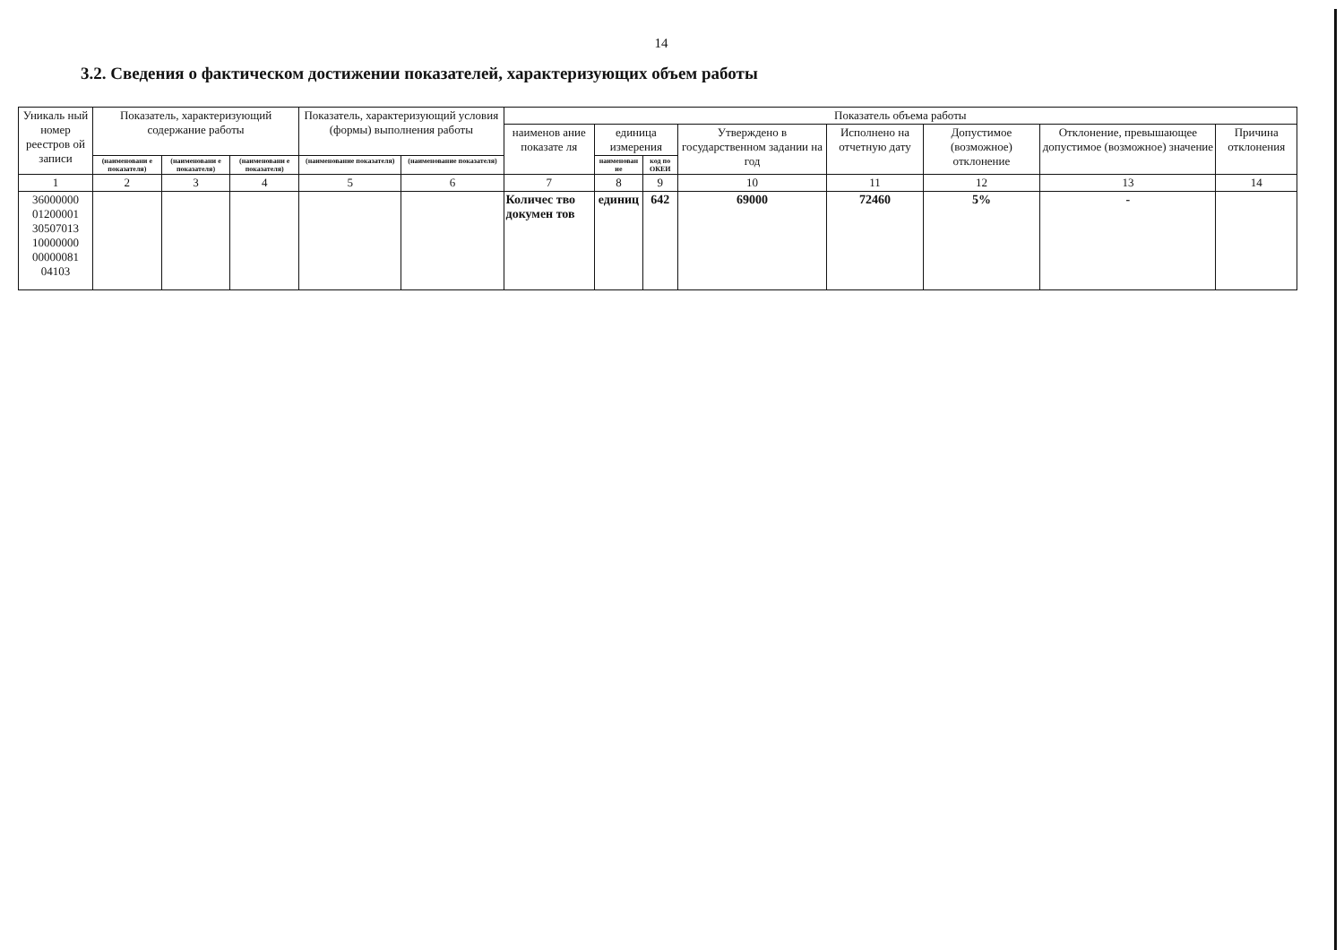14
3.2. Сведения о фактическом достижении показателей, характеризующих объем работы
| Уникаль ный номер реестров ой записи | Показатель, характеризующий содержание работы | | | Показатель, характеризующий условия (формы) выполнения работы | | Показатель объема работы | | | | | | | |
| --- | --- | --- | --- | --- | --- | --- | --- | --- | --- | --- | --- | --- | --- |
| | | | | | | наименов ание показате ля | единица измерения | | Утверждено в государственном задании на год | Исполнено на отчетную дату | Допустимое (возможное) отклонение | Отклонение, превышающее допустимое (возможное) значение | Причина отклонения |
| | (наименовани е показателя) | (наименовани е показателя) | (наименовани е показателя) | (наименование показателя) | (наименование показателя) | | наименован ие | код по ОКЕИ | | | | | |
| 1 | 2 | 3 | 4 | 5 | 6 | 7 | 8 | 9 | 10 | 11 | 12 | 13 | 14 |
| 36000000 01200001 30507013 10000000 00000081 04103 | | | | | | Количес тво докумен тов | единиц | 642 | 69000 | 72460 | 5% | - | |